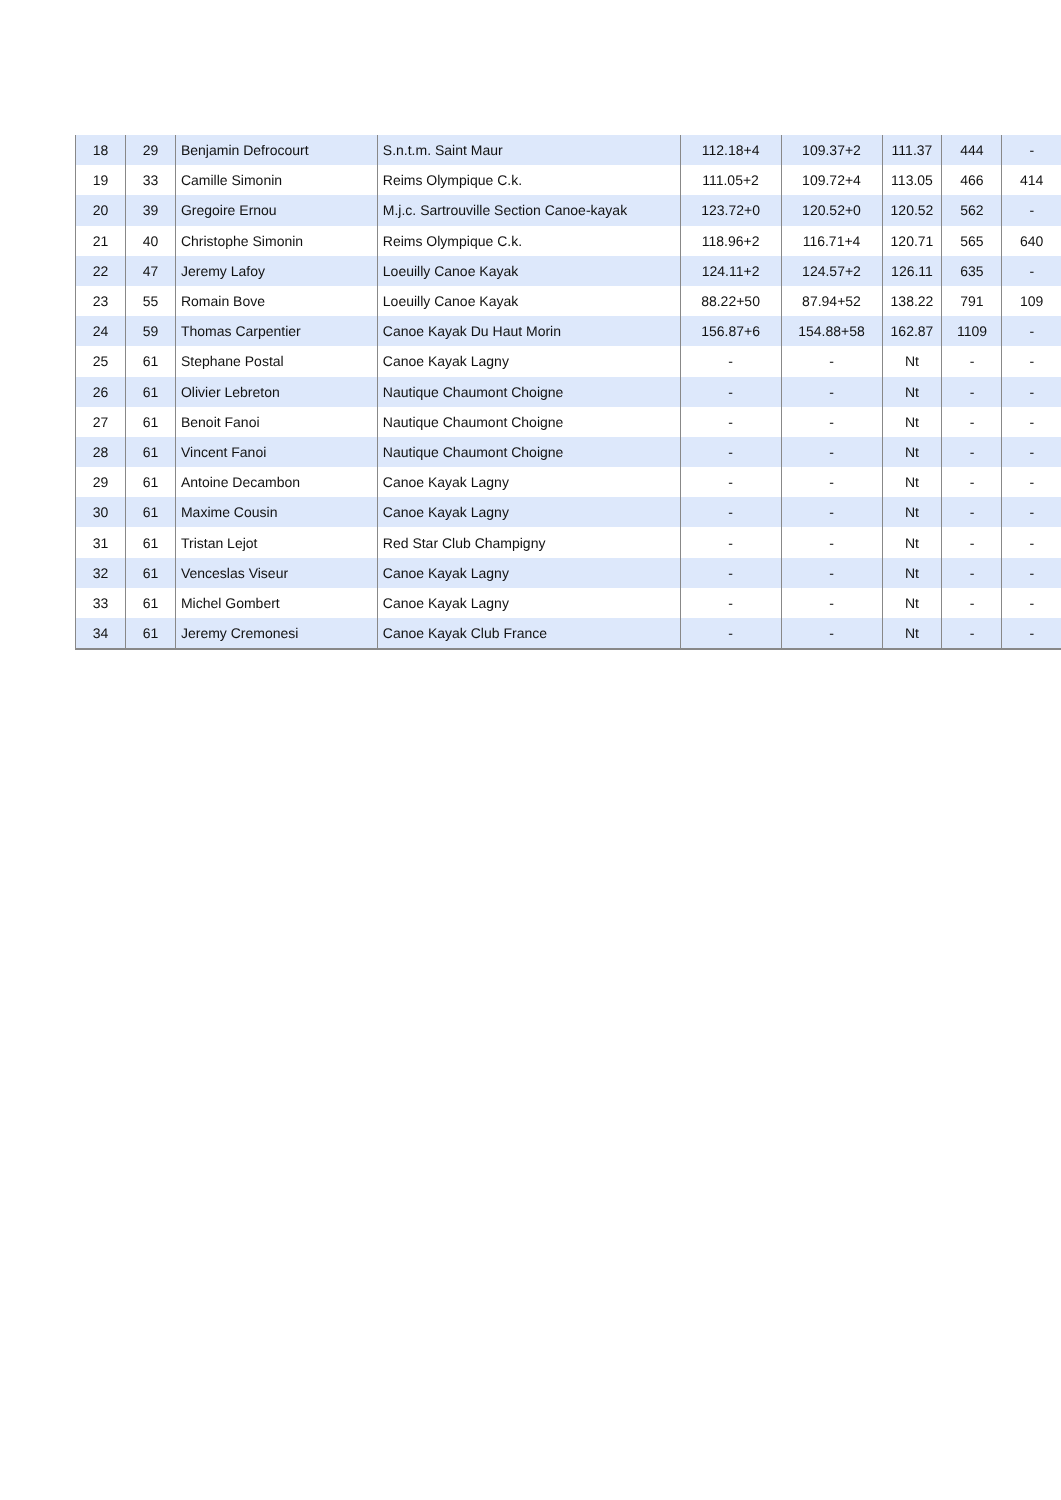| 18 | 29 | Benjamin Defrocourt | S.n.t.m. Saint Maur | 112.18+4 | 109.37+2 | 111.37 | 444 | - |
| 19 | 33 | Camille Simonin | Reims Olympique C.k. | 111.05+2 | 109.72+4 | 113.05 | 466 | 414 |
| 20 | 39 | Gregoire Ernou | M.j.c. Sartrouville Section Canoe-kayak | 123.72+0 | 120.52+0 | 120.52 | 562 | - |
| 21 | 40 | Christophe Simonin | Reims Olympique C.k. | 118.96+2 | 116.71+4 | 120.71 | 565 | 640 |
| 22 | 47 | Jeremy Lafoy | Loeuilly Canoe Kayak | 124.11+2 | 124.57+2 | 126.11 | 635 | - |
| 23 | 55 | Romain Bove | Loeuilly Canoe Kayak | 88.22+50 | 87.94+52 | 138.22 | 791 | 109 |
| 24 | 59 | Thomas Carpentier | Canoe Kayak Du Haut Morin | 156.87+6 | 154.88+58 | 162.87 | 1109 | - |
| 25 | 61 | Stephane Postal | Canoe Kayak Lagny | - | - | Nt | - | - |
| 26 | 61 | Olivier Lebreton | Nautique Chaumont Choigne | - | - | Nt | - | - |
| 27 | 61 | Benoit Fanoi | Nautique Chaumont Choigne | - | - | Nt | - | - |
| 28 | 61 | Vincent Fanoi | Nautique Chaumont Choigne | - | - | Nt | - | - |
| 29 | 61 | Antoine Decambon | Canoe Kayak Lagny | - | - | Nt | - | - |
| 30 | 61 | Maxime Cousin | Canoe Kayak Lagny | - | - | Nt | - | - |
| 31 | 61 | Tristan Lejot | Red Star Club Champigny | - | - | Nt | - | - |
| 32 | 61 | Venceslas Viseur | Canoe Kayak Lagny | - | - | Nt | - | - |
| 33 | 61 | Michel Gombert | Canoe Kayak Lagny | - | - | Nt | - | - |
| 34 | 61 | Jeremy Cremonesi | Canoe Kayak Club France | - | - | Nt | - | - |